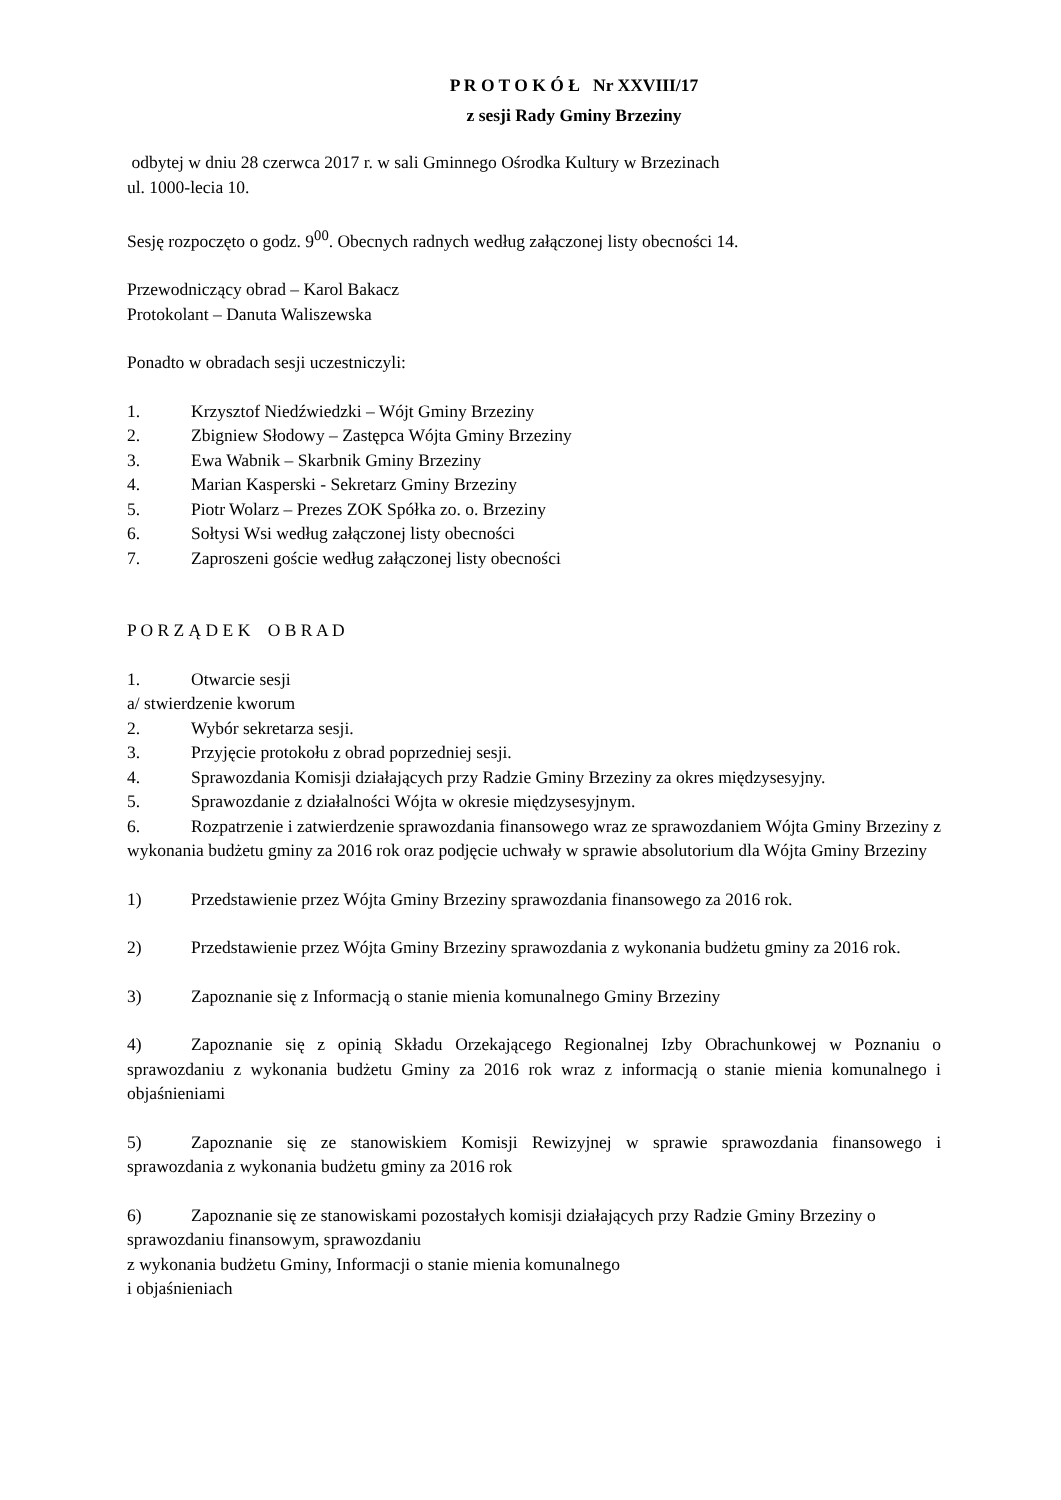P R O T O K Ó Ł Nr XXVIII/17
z sesji Rady Gminy Brzeziny
odbytej w dniu 28 czerwca 2017 r. w sali Gminnego Ośrodka Kultury w Brzezinach
ul. 1000-lecia 10.
Sesję rozpoczęto o godz. 9<sup>00</sup>. Obecnych radnych według załączonej listy obecności 14.
Przewodniczący obrad – Karol Bakacz
Protokolant – Danuta Waliszewska
Ponadto w obradach sesji uczestniczyli:
1. Krzysztof Niedźwiedzki – Wójt Gminy Brzeziny
2. Zbigniew Słodowy – Zastępca Wójta Gminy Brzeziny
3. Ewa Wabnik – Skarbnik Gminy Brzeziny
4. Marian Kasperski - Sekretarz Gminy Brzeziny
5. Piotr Wolarz – Prezes ZOK Spółka zo. o. Brzeziny
6. Sołtysi Wsi według załączonej listy obecności
7. Zaproszeni goście według załączonej listy obecności
P O R Z Ą D E K O B R A D
1. Otwarcie sesji
a/ stwierdzenie kworum
2. Wybór sekretarza sesji.
3. Przyjęcie protokołu z obrad poprzedniej sesji.
4. Sprawozdania Komisji działających przy Radzie Gminy Brzeziny za okres międzysesyjny.
5. Sprawozdanie z działalności Wójta w okresie międzysesyjnym.
6. Rozpatrzenie i zatwierdzenie sprawozdania finansowego wraz ze sprawozdaniem Wójta Gminy Brzeziny z wykonania budżetu gminy za 2016 rok oraz podjęcie uchwały w sprawie absolutorium dla Wójta Gminy Brzeziny
1) Przedstawienie przez Wójta Gminy Brzeziny sprawozdania finansowego za 2016 rok.
2) Przedstawienie przez Wójta Gminy Brzeziny sprawozdania z wykonania budżetu gminy za 2016 rok.
3) Zapoznanie się z Informacją o stanie mienia komunalnego Gminy Brzeziny
4) Zapoznanie się z opinią Składu Orzekającego Regionalnej Izby Obrachunkowej w Poznaniu o sprawozdaniu z wykonania budżetu Gminy za 2016 rok wraz z informacją o stanie mienia komunalnego i objaśnieniami
5) Zapoznanie się ze stanowiskiem Komisji Rewizyjnej w sprawie sprawozdania finansowego i sprawozdania z wykonania budżetu gminy za 2016 rok
6) Zapoznanie się ze stanowiskami pozostałych komisji działających przy Radzie Gminy Brzeziny o sprawozdaniu finansowym, sprawozdaniu
z wykonania budżetu Gminy, Informacji o stanie mienia komunalnego
i objaśnieniach